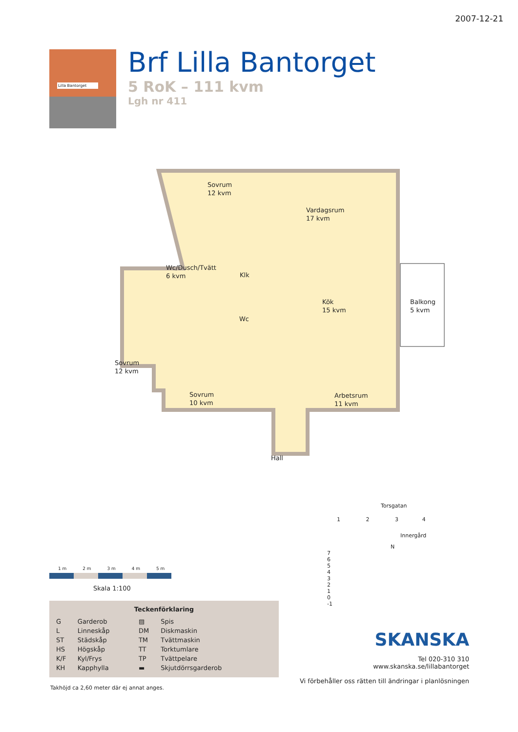2007-12-21
Lilla Bantorget
Brf Lilla Bantorget
5 RoK – 111 kvm
Lgh nr 411
Sovrum
12 kvm
Vardagsrum
17 kvm
Wc/Dusch/Tvätt
6 kvm
Klk
Kök
15 kvm
Balkong
5 kvm
Wc
Sovrum
12 kvm
Sovrum
10 kvm
Arbetsrum
11 kvm
Hall
1 m 2 m 3 m 4 m 5 m
Skala 1:100
Teckenförklaring
| G | Garderob | ▨ | Spis |
| L | Linneskåp | DM | Diskmaskin |
| ST | Städskåp | TM | Tvättmaskin |
| HS | Högskåp | TT | Torktumlare |
| K/F | Kyl/Frys | TP | Tvättpelare |
| KH | Kapphylla | ▬ | Skjutdörrsgarderob |
Takhöjd ca 2,60 meter där ej annat anges.
Torsgatan
1 2 3 4
Innergård
N
7
6
5
4
3
2
1
0
-1
SKANSKA
Tel 020-310 310
www.skanska.se/lillabantorget
Vi förbehåller oss rätten till ändringar i planlösningen